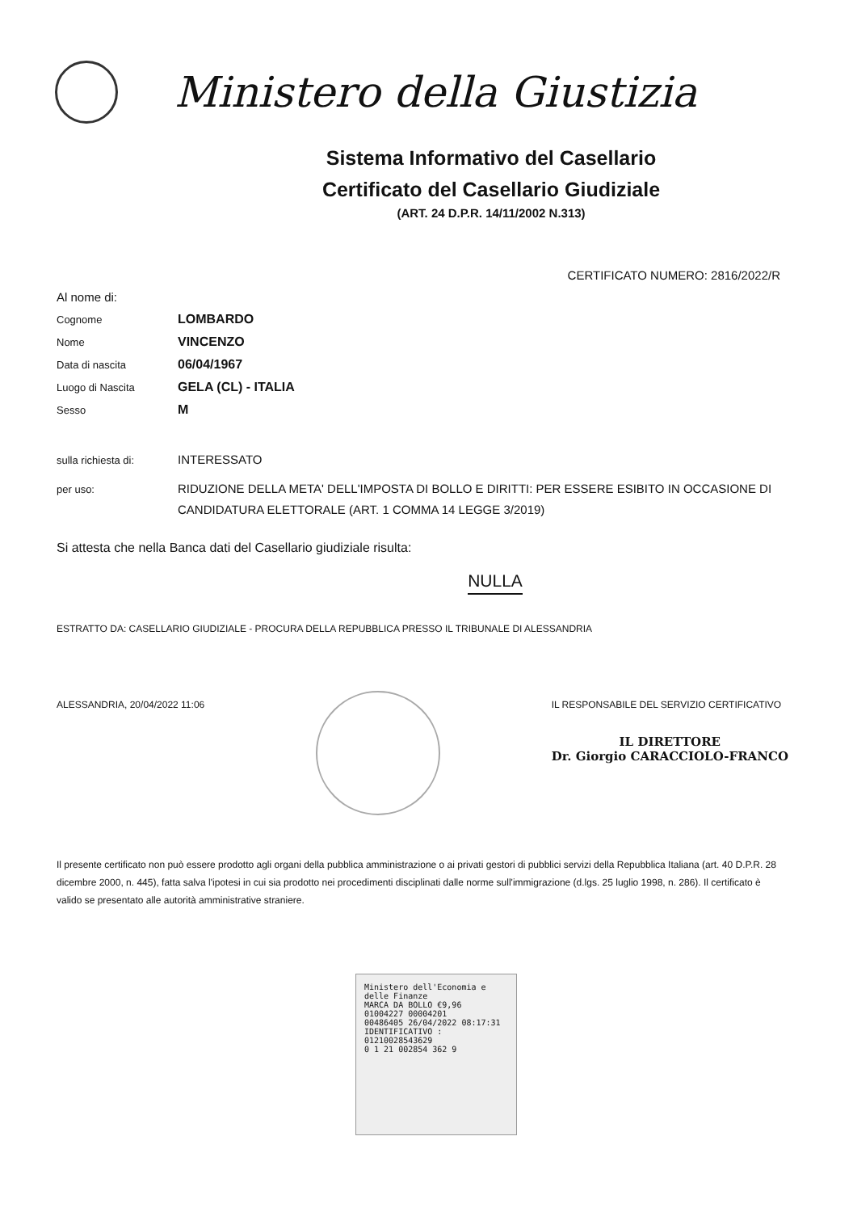Ministero della Giustizia
Sistema Informativo del Casellario
Certificato del Casellario Giudiziale
(ART. 24 D.P.R. 14/11/2002 N.313)
CERTIFICATO NUMERO: 2816/2022/R
Al nome di:
Cognome LOMBARDO
Nome VINCENZO
Data di nascita 06/04/1967
Luogo di Nascita GELA (CL) - ITALIA
Sesso M
sulla richiesta di: INTERESSATO
per uso: RIDUZIONE DELLA META' DELL'IMPOSTA DI BOLLO E DIRITTI: PER ESSERE ESIBITO IN OCCASIONE DI CANDIDATURA ELETTORALE (ART. 1 COMMA 14 LEGGE 3/2019)
Si attesta che nella Banca dati del Casellario giudiziale risulta:
NULLA
ESTRATTO DA: CASELLARIO GIUDIZIALE - PROCURA DELLA REPUBBLICA PRESSO IL TRIBUNALE DI ALESSANDRIA
ALESSANDRIA, 20/04/2022 11:06 IL RESPONSABILE DEL SERVIZIO CERTIFICATIVO
IL DIRETTORE
Dr. Giorgio CARACCIOLO-FRANCO
Il presente certificato non può essere prodotto agli organi della pubblica amministrazione o ai privati gestori di pubblici servizi della Repubblica Italiana (art. 40 D.P.R. 28 dicembre 2000, n. 445), fatta salva l'ipotesi in cui sia prodotto nei procedimenti disciplinati dalle norme sull'immigrazione (d.lgs. 25 luglio 1998, n. 286). Il certificato è valido se presentato alle autorità amministrative straniere.
Ministero dell'Economia e delle Finanze
MARCA DA BOLLO €9,96
01004227 00004201
00486405 26/04/2022 08:17:31
IDENTIFICATIVO : 01210028543629
0 1 21 002854 362 9